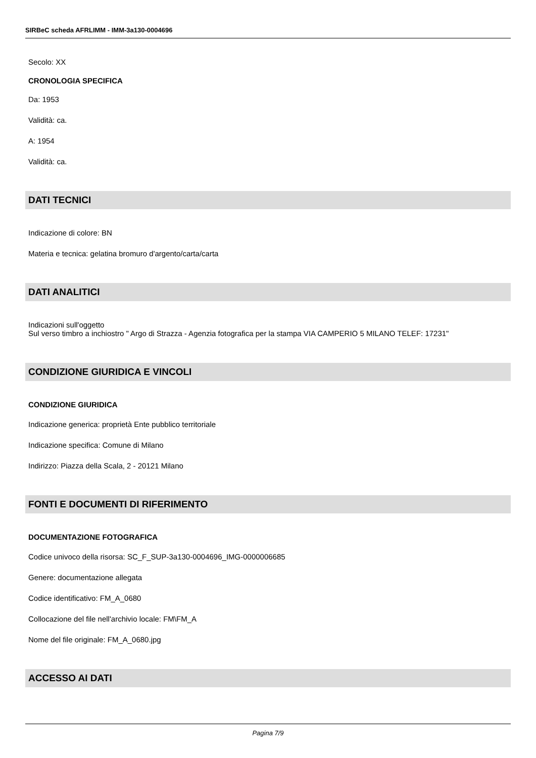SIRBeC scheda AFRLIMM - IMM-3a130-0004696
Secolo: XX
CRONOLOGIA SPECIFICA
Da: 1953
Validità: ca.
A: 1954
Validità: ca.
DATI TECNICI
Indicazione di colore: BN
Materia e tecnica: gelatina bromuro d'argento/carta/carta
DATI ANALITICI
Indicazioni sull'oggetto
Sul verso timbro a inchiostro " Argo di Strazza - Agenzia fotografica per la stampa VIA CAMPERIO 5 MILANO TELEF: 17231"
CONDIZIONE GIURIDICA E VINCOLI
CONDIZIONE GIURIDICA
Indicazione generica: proprietà Ente pubblico territoriale
Indicazione specifica: Comune di Milano
Indirizzo: Piazza della Scala, 2 - 20121 Milano
FONTI E DOCUMENTI DI RIFERIMENTO
DOCUMENTAZIONE FOTOGRAFICA
Codice univoco della risorsa: SC_F_SUP-3a130-0004696_IMG-0000006685
Genere: documentazione allegata
Codice identificativo: FM_A_0680
Collocazione del file nell'archivio locale: FM\FM_A
Nome del file originale: FM_A_0680.jpg
ACCESSO AI DATI
Pagina 7/9